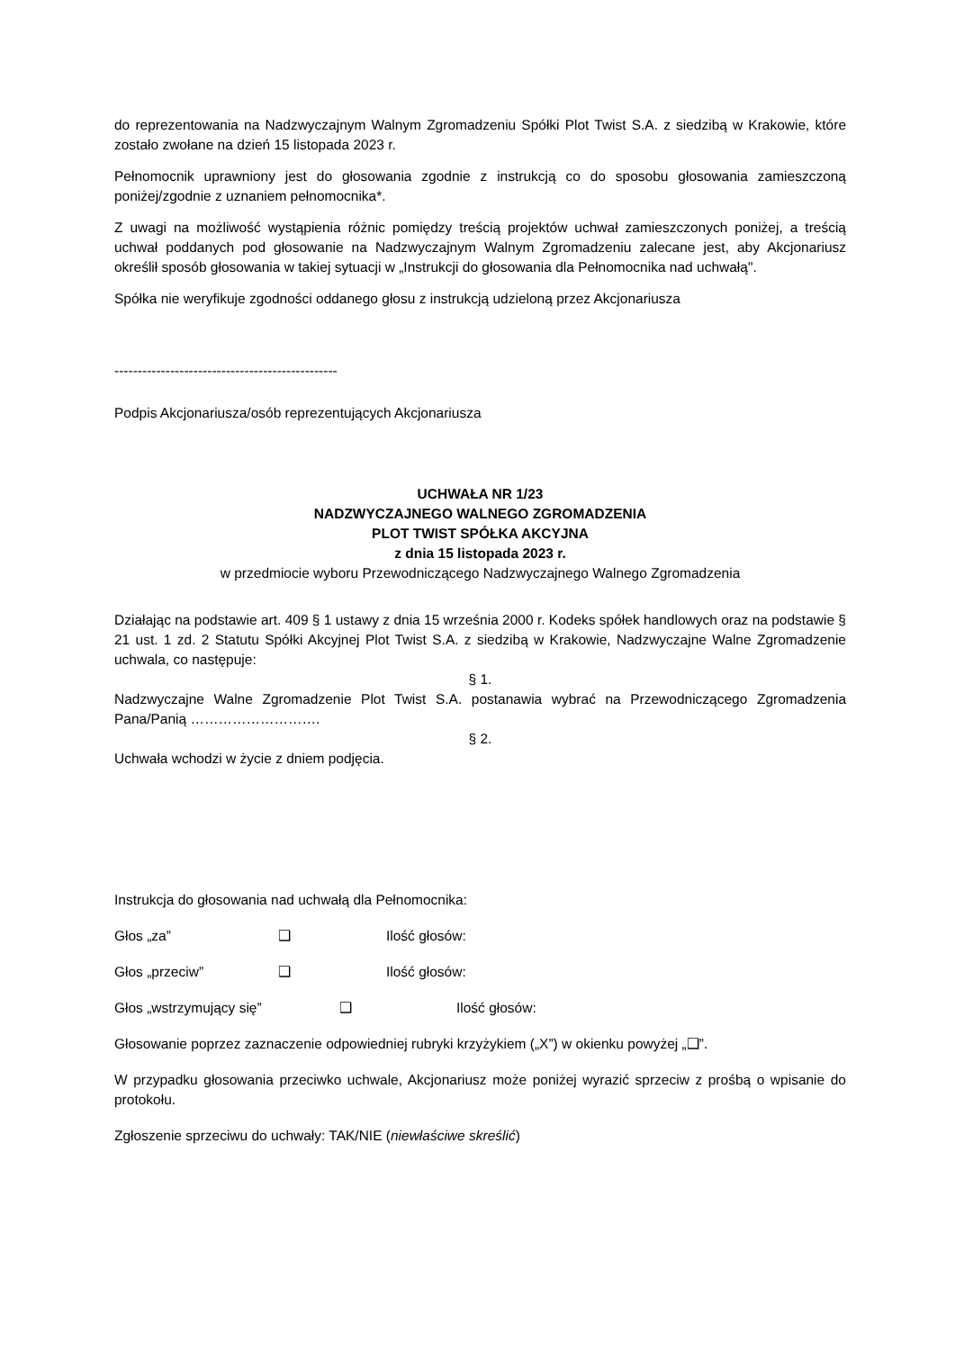do reprezentowania na Nadzwyczajnym Walnym Zgromadzeniu Spółki Plot Twist S.A. z siedzibą w Krakowie, które zostało zwołane na dzień 15 listopada 2023 r.
Pełnomocnik uprawniony jest do głosowania zgodnie z instrukcją co do sposobu głosowania zamieszczoną poniżej/zgodnie z uznaniem pełnomocnika*.
Z uwagi na możliwość wystąpienia różnic pomiędzy treścią projektów uchwał zamieszczonych poniżej, a treścią uchwał poddanych pod głosowanie na Nadzwyczajnym Walnym Zgromadzeniu zalecane jest, aby Akcjonariusz określił sposób głosowania w takiej sytuacji w „Instrukcji do głosowania dla Pełnomocnika nad uchwałą".
Spółka nie weryfikuje zgodności oddanego głosu z instrukcją udzieloną przez Akcjonariusza
------------------------------------------------
Podpis Akcjonariusza/osób reprezentujących Akcjonariusza
UCHWAŁA NR 1/23
NADZWYCZAJNEGO WALNEGO ZGROMADZENIA
PLOT TWIST SPÓŁKA AKCYJNA
z dnia 15 listopada 2023 r.
w przedmiocie wyboru Przewodniczącego Nadzwyczajnego Walnego Zgromadzenia
Działając na podstawie art. 409 § 1 ustawy z dnia 15 września 2000 r. Kodeks spółek handlowych oraz na podstawie § 21 ust. 1 zd. 2 Statutu Spółki Akcyjnej Plot Twist S.A. z siedzibą w Krakowie, Nadzwyczajne Walne Zgromadzenie uchwala, co następuje:
§ 1.
Nadzwyczajne Walne Zgromadzenie Plot Twist S.A. postanawia wybrać na Przewodniczącego Zgromadzenia Pana/Panią ……………………….
§ 2.
Uchwała wchodzi w życie z dniem podjęcia.
Instrukcja do głosowania nad uchwałą dla Pełnomocnika:
Głos „za” ❑ Ilość głosów:
Głos „przeciw” ❑ Ilość głosów:
Głos „wstrzymujący się” ❑ Ilość głosów:
Głosowanie poprzez zaznaczenie odpowiedniej rubryki krzyżykiem („X”) w okienku powyżej „❑”.
W przypadku głosowania przeciwko uchwale, Akcjonariusz może poniżej wyrazić sprzeciw z prośbą o wpisanie do protokołu.
Zgłoszenie sprzeciwu do uchwały: TAK/NIE (niewłaściwe skreślić)